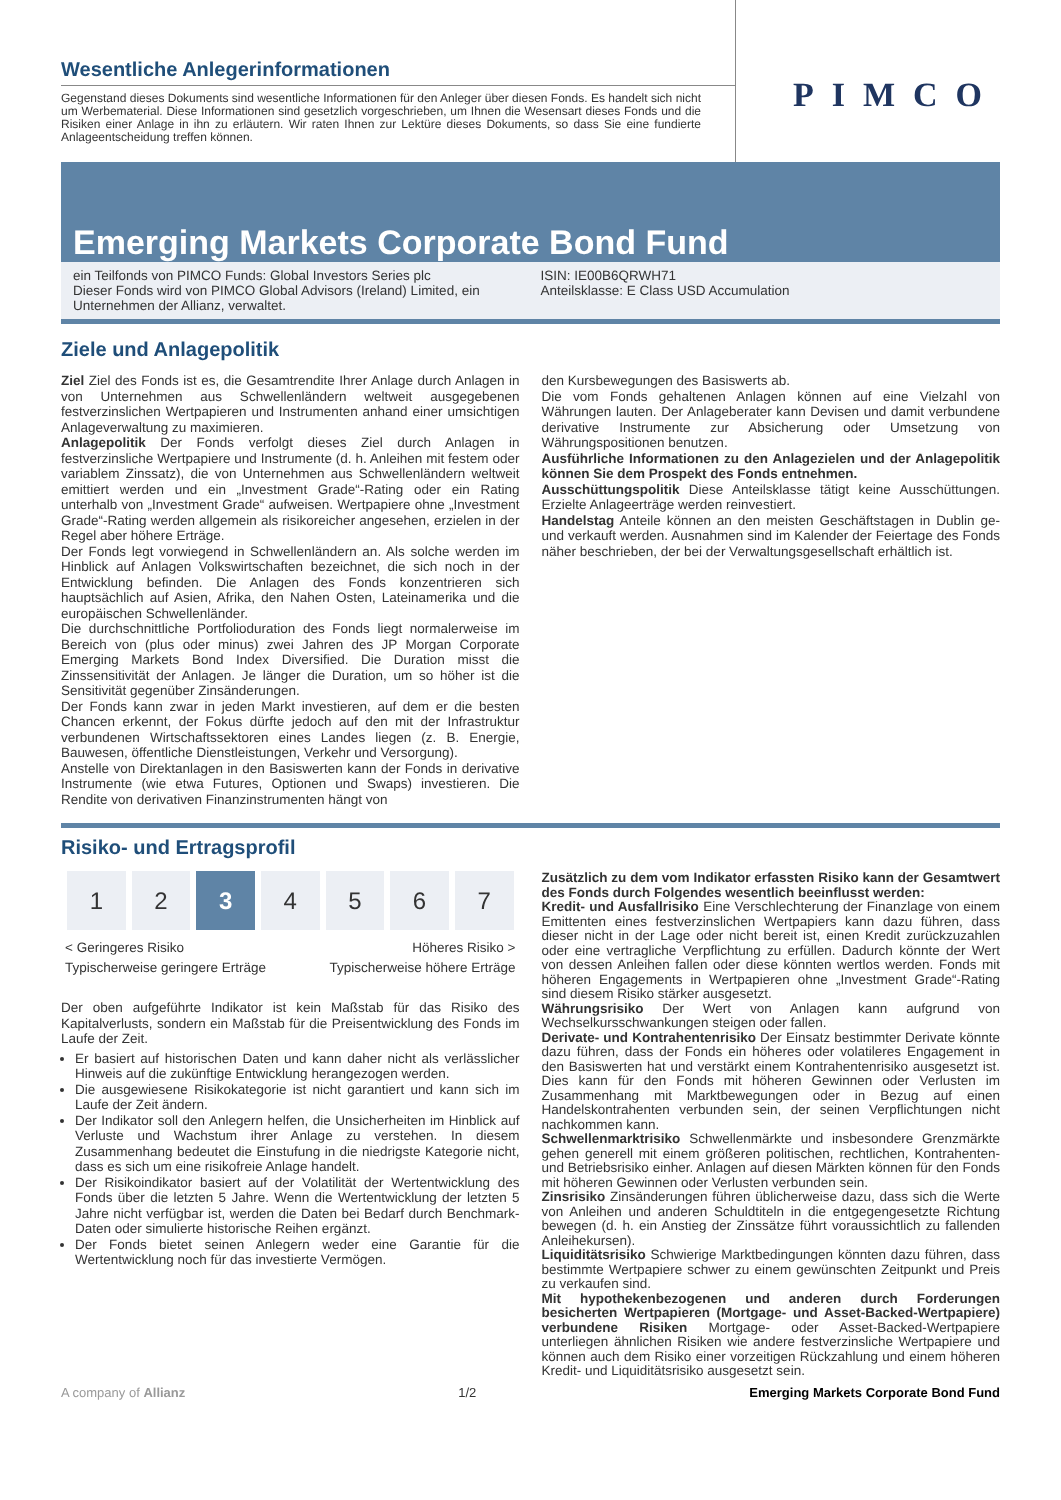Wesentliche Anlegerinformationen
Gegenstand dieses Dokuments sind wesentliche Informationen für den Anleger über diesen Fonds. Es handelt sich nicht um Werbematerial. Diese Informationen sind gesetzlich vorgeschrieben, um Ihnen die Wesensart dieses Fonds und die Risiken einer Anlage in ihn zu erläutern. Wir raten Ihnen zur Lektüre dieses Dokuments, so dass Sie eine fundierte Anlageentscheidung treffen können.
PIMCO
Emerging Markets Corporate Bond Fund
ein Teilfonds von PIMCO Funds: Global Investors Series plc
Dieser Fonds wird von PIMCO Global Advisors (Ireland) Limited, ein Unternehmen der Allianz, verwaltet.
ISIN: IE00B6QRWH71
Anteilsklasse: E Class USD Accumulation
Ziele und Anlagepolitik
Ziel Ziel des Fonds ist es, die Gesamtrendite Ihrer Anlage durch Anlagen in von Unternehmen aus Schwellenländern weltweit ausgegebenen festverzinslichen Wertpapieren und Instrumenten anhand einer umsichtigen Anlageverwaltung zu maximieren.
Anlagepolitik Der Fonds verfolgt dieses Ziel durch Anlagen in festverzinsliche Wertpapiere und Instrumente (d. h. Anleihen mit festem oder variablem Zinssatz), die von Unternehmen aus Schwellenländern weltweit emittiert werden und ein „Investment Grade“-Rating oder ein Rating unterhalb von „Investment Grade“ aufweisen. Wertpapiere ohne „Investment Grade“-Rating werden allgemein als risikoreicher angesehen, erzielen in der Regel aber höhere Erträge.
Der Fonds legt vorwiegend in Schwellenländern an. Als solche werden im Hinblick auf Anlagen Volkswirtschaften bezeichnet, die sich noch in der Entwicklung befinden. Die Anlagen des Fonds konzentrieren sich hauptsächlich auf Asien, Afrika, den Nahen Osten, Lateinamerika und die europäischen Schwellenländer.
Die durchschnittliche Portfolioduration des Fonds liegt normalerweise im Bereich von (plus oder minus) zwei Jahren des JP Morgan Corporate Emerging Markets Bond Index Diversified. Die Duration misst die Zinssensitivität der Anlagen. Je länger die Duration, um so höher ist die Sensitivität gegenüber Zinsänderungen.
Der Fonds kann zwar in jeden Markt investieren, auf dem er die besten Chancen erkennt, der Fokus dürfte jedoch auf den mit der Infrastruktur verbundenen Wirtschaftssektoren eines Landes liegen (z. B. Energie, Bauwesen, öffentliche Dienstleistungen, Verkehr und Versorgung).
Anstelle von Direktanlagen in den Basiswerten kann der Fonds in derivative Instrumente (wie etwa Futures, Optionen und Swaps) investieren. Die Rendite von derivativen Finanzinstrumenten hängt von
den Kursbewegungen des Basiswerts ab.
Die vom Fonds gehaltenen Anlagen können auf eine Vielzahl von Währungen lauten. Der Anlageberater kann Devisen und damit verbundene derivative Instrumente zur Absicherung oder Umsetzung von Währungspositionen benutzen.
Ausführliche Informationen zu den Anlagezielen und der Anlagepolitik können Sie dem Prospekt des Fonds entnehmen.
Ausschüttungspolitik Diese Anteilsklasse tätigt keine Ausschüttungen. Erzielte Anlageerträge werden reinvestiert.
Handelstag Anteile können an den meisten Geschäftstagen in Dublin ge- und verkauft werden. Ausnahmen sind im Kalender der Feiertage des Fonds näher beschrieben, der bei der Verwaltungsgesellschaft erhältlich ist.
Risiko- und Ertragsprofil
| 1 | 2 | 3 | 4 | 5 | 6 | 7 |
< Geringeres Risiko
Typischerweise geringere Erträge Höheres Risiko >
Typischerweise höhere Erträge
Der oben aufgeführte Indikator ist kein Maßstab für das Risiko des Kapitalverlusts, sondern ein Maßstab für die Preisentwicklung des Fonds im Laufe der Zeit.
Er basiert auf historischen Daten und kann daher nicht als verlässlicher Hinweis auf die zukünftige Entwicklung herangezogen werden.
Die ausgewiesene Risikokategorie ist nicht garantiert und kann sich im Laufe der Zeit ändern.
Der Indikator soll den Anlegern helfen, die Unsicherheiten im Hinblick auf Verluste und Wachstum ihrer Anlage zu verstehen. In diesem Zusammenhang bedeutet die Einstufung in die niedrigste Kategorie nicht, dass es sich um eine risikofreie Anlage handelt.
Der Risikoindikator basiert auf der Volatilität der Wertentwicklung des Fonds über die letzten 5 Jahre. Wenn die Wertentwicklung der letzten 5 Jahre nicht verfügbar ist, werden die Daten bei Bedarf durch Benchmark-Daten oder simulierte historische Reihen ergänzt.
Der Fonds bietet seinen Anlegern weder eine Garantie für die Wertentwicklung noch für das investierte Vermögen.
Zusätzlich zu dem vom Indikator erfassten Risiko kann der Gesamtwert des Fonds durch Folgendes wesentlich beeinflusst werden:
Kredit- und Ausfallrisiko Eine Verschlechterung der Finanzlage von einem Emittenten eines festverzinslichen Wertpapiers kann dazu führen, dass dieser nicht in der Lage oder nicht bereit ist, einen Kredit zurückzuzahlen oder eine vertragliche Verpflichtung zu erfüllen. Dadurch könnte der Wert von dessen Anleihen fallen oder diese könnten wertlos werden. Fonds mit höheren Engagements in Wertpapieren ohne „Investment Grade“-Rating sind diesem Risiko stärker ausgesetzt.
Währungsrisiko Der Wert von Anlagen kann aufgrund von Wechselkursschwankungen steigen oder fallen.
Derivate- und Kontrahentenrisiko Der Einsatz bestimmter Derivate könnte dazu führen, dass der Fonds ein höheres oder volatileres Engagement in den Basiswerten hat und verstärkt einem Kontrahentenrisiko ausgesetzt ist. Dies kann für den Fonds mit höheren Gewinnen oder Verlusten im Zusammenhang mit Marktbewegungen oder in Bezug auf einen Handelskontrahenten verbunden sein, der seinen Verpflichtungen nicht nachkommen kann.
Schwellenmarktrisiko Schwellenmärkte und insbesondere Grenzmärkte gehen generell mit einem größeren politischen, rechtlichen, Kontrahenten- und Betriebsrisiko einher. Anlagen auf diesen Märkten können für den Fonds mit höheren Gewinnen oder Verlusten verbunden sein.
Zinsrisiko Zinsänderungen führen üblicherweise dazu, dass sich die Werte von Anleihen und anderen Schuldtiteln in die entgegengesetzte Richtung bewegen (d. h. ein Anstieg der Zinssätze führt voraussichtlich zu fallenden Anleihekursen).
Liquiditätsrisiko Schwierige Marktbedingungen könnten dazu führen, dass bestimmte Wertpapiere schwer zu einem gewünschten Zeitpunkt und Preis zu verkaufen sind.
Mit hypothekenbezogenen und anderen durch Forderungen besicherten Wertpapieren (Mortgage- und Asset-Backed-Wertpapiere) verbundene Risiken Mortgage- oder Asset-Backed-Wertpapiere unterliegen ähnlichen Risiken wie andere festverzinsliche Wertpapiere und können auch dem Risiko einer vorzeitigen Rückzahlung und einem höheren Kredit- und Liquiditätsrisiko ausgesetzt sein.
A company of Allianz 1/2 Emerging Markets Corporate Bond Fund